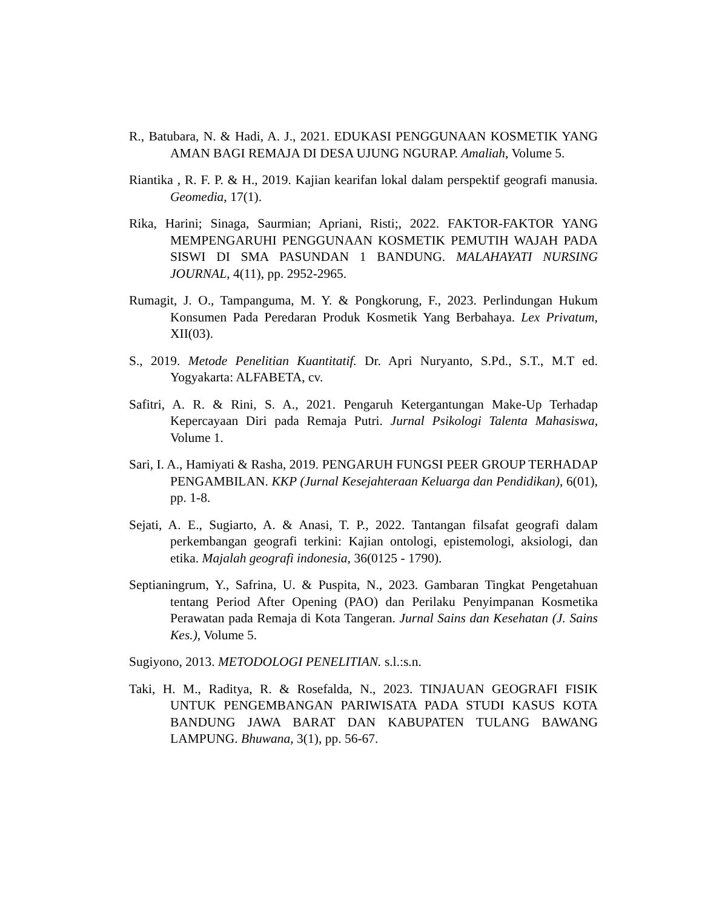R., Batubara, N. & Hadi, A. J., 2021. EDUKASI PENGGUNAAN KOSMETIK YANG AMAN BAGI REMAJA DI DESA UJUNG NGURAP. Amaliah, Volume 5.
Riantika , R. F. P. & H., 2019. Kajian kearifan lokal dalam perspektif geografi manusia. Geomedia, 17(1).
Rika, Harini; Sinaga, Saurmian; Apriani, Risti;, 2022. FAKTOR-FAKTOR YANG MEMPENGARUHI PENGGUNAAN KOSMETIK PEMUTIH WAJAH PADA SISWI DI SMA PASUNDAN 1 BANDUNG. MALAHAYATI NURSING JOURNAL, 4(11), pp. 2952-2965.
Rumagit, J. O., Tampanguma, M. Y. & Pongkorung, F., 2023. Perlindungan Hukum Konsumen Pada Peredaran Produk Kosmetik Yang Berbahaya. Lex Privatum, XII(03).
S., 2019. Metode Penelitian Kuantitatif. Dr. Apri Nuryanto, S.Pd., S.T., M.T ed. Yogyakarta: ALFABETA, cv.
Safitri, A. R. & Rini, S. A., 2021. Pengaruh Ketergantungan Make-Up Terhadap Kepercayaan Diri pada Remaja Putri. Jurnal Psikologi Talenta Mahasiswa, Volume 1.
Sari, I. A., Hamiyati & Rasha, 2019. PENGARUH FUNGSI PEER GROUP TERHADAP PENGAMBILAN. KKP (Jurnal Kesejahteraan Keluarga dan Pendidikan), 6(01), pp. 1-8.
Sejati, A. E., Sugiarto, A. & Anasi, T. P., 2022. Tantangan filsafat geografi dalam perkembangan geografi terkini: Kajian ontologi, epistemologi, aksiologi, dan etika. Majalah geografi indonesia, 36(0125 - 1790).
Septianingrum, Y., Safrina, U. & Puspita, N., 2023. Gambaran Tingkat Pengetahuan tentang Period After Opening (PAO) dan Perilaku Penyimpanan Kosmetika Perawatan pada Remaja di Kota Tangeran. Jurnal Sains dan Kesehatan (J. Sains Kes.), Volume 5.
Sugiyono, 2013. METODOLOGI PENELITIAN. s.l.:s.n.
Taki, H. M., Raditya, R. & Rosefalda, N., 2023. TINJAUAN GEOGRAFI FISIK UNTUK PENGEMBANGAN PARIWISATA PADA STUDI KASUS KOTA BANDUNG JAWA BARAT DAN KABUPATEN TULANG BAWANG LAMPUNG. Bhuwana, 3(1), pp. 56-67.